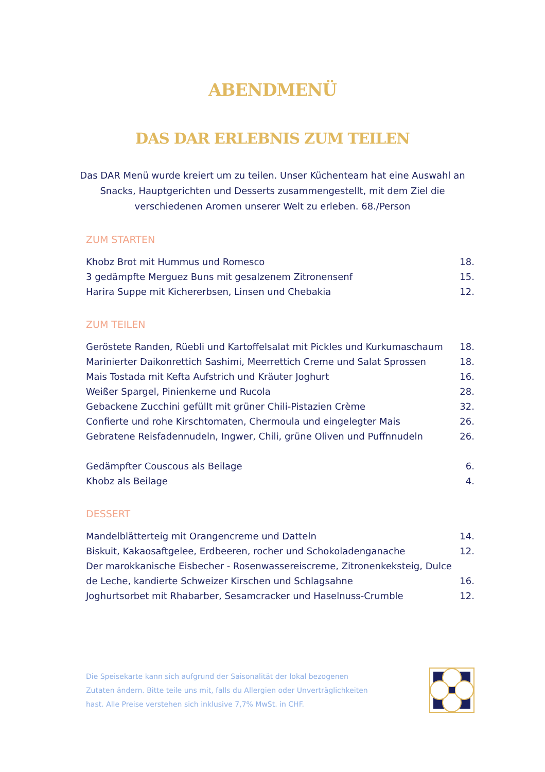ABENDMENÜ
DAS DAR ERLEBNIS ZUM TEILEN
Das DAR Menü wurde kreiert um zu teilen. Unser Küchenteam hat eine Auswahl an
Snacks, Hauptgerichten und Desserts zusammengestellt, mit dem Ziel die
verschiedenen Aromen unserer Welt zu erleben. 68./Person
ZUM STARTEN
Khobz Brot mit Hummus und Romesco 18.
3 gedämpfte Merguez Buns mit gesalzenem Zitronensenf 15.
Harira Suppe mit Kichererbsen, Linsen und Chebakia 12.
ZUM TEILEN
Geröstete Randen, Rüebli und Kartoffelsalat mit Pickles und Kurkumaschaum 18.
Marinierter Daikonrettich Sashimi, Meerrettich Creme und Salat Sprossen 18.
Mais Tostada mit Kefta Aufstrich und Kräuter Joghurt 16.
Weißer Spargel, Pinienkerne und Rucola 28.
Gebackene Zucchini gefüllt mit grüner Chili-Pistazien Crème 32.
Confierte und rohe Kirschtomaten, Chermoula und eingelegter Mais 26.
Gebratene Reisfadennudeln, Ingwer, Chili, grüne Oliven und Puffnnudeln 26.
Gedämpfter Couscous als Beilage 6.
Khobz als Beilage 4.
DESSERT
Mandelblätterteig mit Orangencreme und Datteln 14.
Biskuit, Kakaosaftgelee, Erdbeeren, rocher und Schokoladenganache 12.
Der marokkanische Eisbecher - Rosenwassereiscreme, Zitronenkeksteig, Dulce
de Leche, kandierte Schweizer Kirschen und Schlagsahne 16.
Joghurtsorbet mit Rhabarber, Sesamcracker und Haselnuss-Crumble 12.
Die Speisekarte kann sich aufgrund der Saisonalität der lokal bezogenen
Zutaten ändern. Bitte teile uns mit, falls du Allergien oder Unverträglichkeiten
hast. Alle Preise verstehen sich inklusive 7,7% MwSt. in CHF.